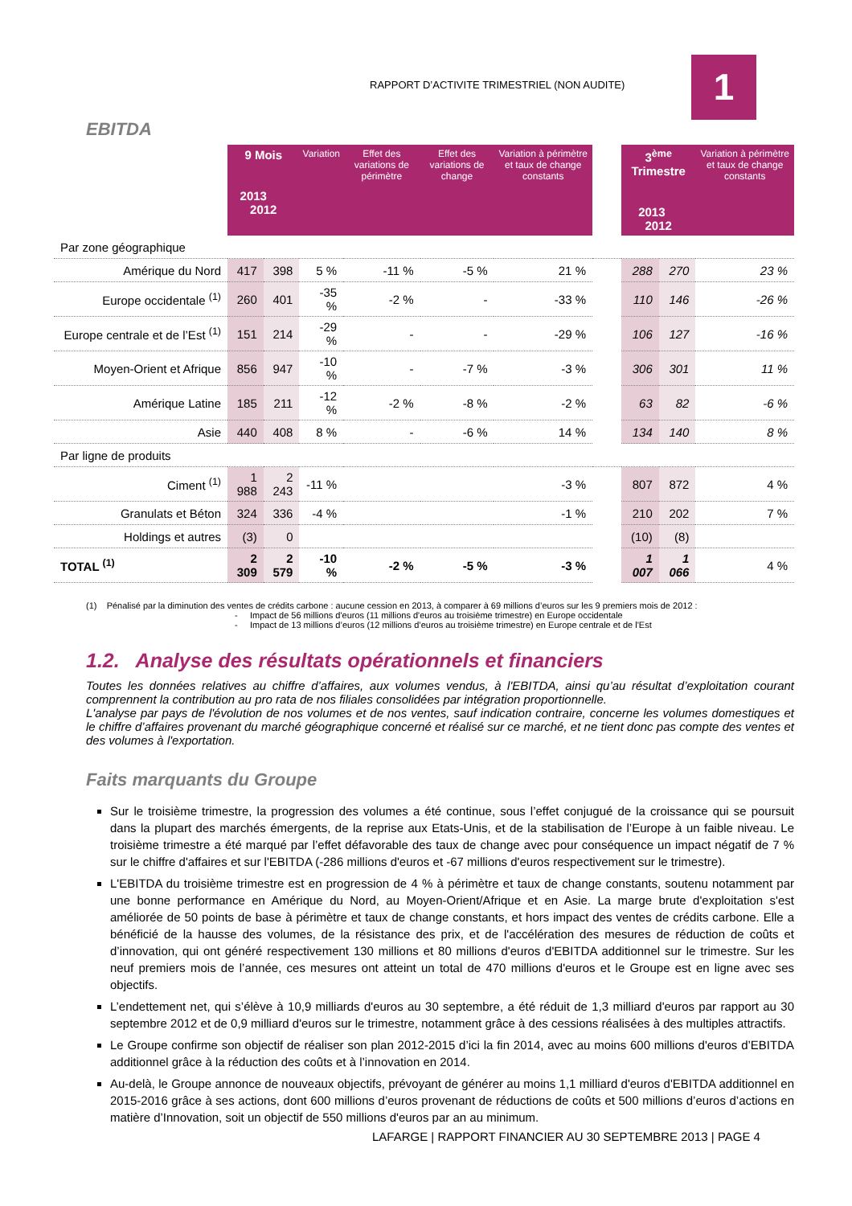RAPPORT D’ACTIVITE TRIMESTRIEL (NON AUDITE)
1
EBITDA
| | 9 Mois 2013 2012 | | Variation | Effet des variations de périmètre | Effet des variations de change | Variation à périmètre et taux de change constants | | 3<sup>ème</sup> Trimestre 2013 2012 | | Variation à périmètre et taux de change constants |
| --- | --- | --- | --- | --- | --- | --- | --- | --- | --- | --- |
| Par zone géographique | | | | | | | | | | |
| Amérique du Nord | 417 | 398 | 5 % | -11 % | -5 % | 21 % | | 288 | 270 | 23 % |
| Europe occidentale <sup>(1)</sup> | 260 | 401 | -35 % | -2 % | - | -33 % | | 110 | 146 | -26 % |
| Europe centrale et de l’Est <sup>(1)</sup> | 151 | 214 | -29 % | - | - | -29 % | | 106 | 127 | -16 % |
| Moyen-Orient et Afrique | 856 | 947 | -10 % | - | -7 % | -3 % | | 306 | 301 | 11 % |
| Amérique Latine | 185 | 211 | -12 % | -2 % | -8 % | -2 % | | 63 | 82 | -6 % |
| Asie | 440 | 408 | 8 % | - | -6 % | 14 % | | 134 | 140 | 8 % |
| Par ligne de produits | | | | | | | | | | |
| Ciment <sup>(1)</sup> | 1 988 | 2 243 | -11 % | | | -3 % | | 807 | 872 | 4 % |
| Granulats et Béton | 324 | 336 | -4 % | | | -1 % | | 210 | 202 | 7 % |
| Holdings et autres | (3) | 0 | | | | | | (10) | (8) | |
| TOTAL <sup>(1)</sup> | 2 309 | 2 579 | -10 % | -2 % | -5 % | -3 % | | 1 007 | 1 066 | 4 % |
(1) Pénalisé par la diminution des ventes de crédits carbone : aucune cession en 2013, à comparer à 69 millions d’euros sur les 9 premiers mois de 2012 :
- Impact de 56 millions d'euros (11 millions d'euros au troisième trimestre) en Europe occidentale
- Impact de 13 millions d’euros (12 millions d’euros au troisième trimestre) en Europe centrale et de l'Est
1.2. Analyse des résultats opérationnels et financiers
Toutes les données relatives au chiffre d’affaires, aux volumes vendus, à l'EBITDA, ainsi qu’au résultat d’exploitation courant comprennent la contribution au pro rata de nos filiales consolidées par intégration proportionnelle.
L'analyse par pays de l'évolution de nos volumes et de nos ventes, sauf indication contraire, concerne les volumes domestiques et le chiffre d’affaires provenant du marché géographique concerné et réalisé sur ce marché, et ne tient donc pas compte des ventes et des volumes à l'exportation.
Faits marquants du Groupe
Sur le troisième trimestre, la progression des volumes a été continue, sous l’effet conjugué de la croissance qui se poursuit dans la plupart des marchés émergents, de la reprise aux Etats-Unis, et de la stabilisation de l’Europe à un faible niveau. Le troisième trimestre a été marqué par l’effet défavorable des taux de change avec pour conséquence un impact négatif de 7 % sur le chiffre d'affaires et sur l'EBITDA (-286 millions d'euros et -67 millions d'euros respectivement sur le trimestre).
L'EBITDA du troisième trimestre est en progression de 4 % à périmètre et taux de change constants, soutenu notamment par une bonne performance en Amérique du Nord, au Moyen-Orient/Afrique et en Asie. La marge brute d'exploitation s'est améliorée de 50 points de base à périmètre et taux de change constants, et hors impact des ventes de crédits carbone. Elle a bénéficié de la hausse des volumes, de la résistance des prix, et de l'accélération des mesures de réduction de coûts et d’innovation, qui ont généré respectivement 130 millions et 80 millions d'euros d'EBITDA additionnel sur le trimestre. Sur les neuf premiers mois de l’année, ces mesures ont atteint un total de 470 millions d'euros et le Groupe est en ligne avec ses objectifs.
L’endettement net, qui s’élève à 10,9 milliards d'euros au 30 septembre, a été réduit de 1,3 milliard d'euros par rapport au 30 septembre 2012 et de 0,9 milliard d'euros sur le trimestre, notamment grâce à des cessions réalisées à des multiples attractifs.
Le Groupe confirme son objectif de réaliser son plan 2012-2015 d’ici la fin 2014, avec au moins 600 millions d'euros d’EBITDA additionnel grâce à la réduction des coûts et à l’innovation en 2014.
Au-delà, le Groupe annonce de nouveaux objectifs, prévoyant de générer au moins 1,1 milliard d'euros d'EBITDA additionnel en 2015-2016 grâce à ses actions, dont 600 millions d’euros provenant de réductions de coûts et 500 millions d’euros d’actions en matière d’Innovation, soit un objectif de 550 millions d'euros par an au minimum.
LAFARGE | RAPPORT FINANCIER AU 30 SEPTEMBRE 2013 | PAGE 4